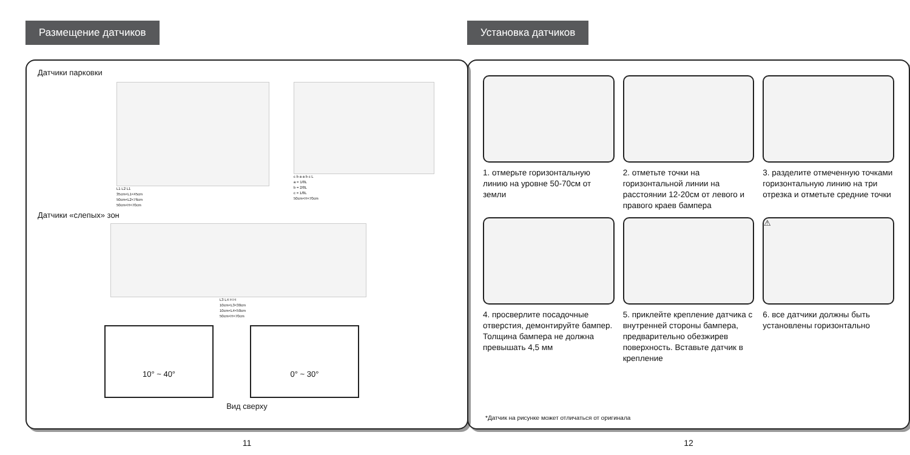Размещение датчиков
Датчики парковки
L1 L2 L1
35cm<L1<45cm
50cm<L2<76cm
50cm<H<70cm
c b a a b c L
a = 1/8L
b = 2/8L
c = 1/8L
50cm<H<70cm
Датчики «слепых» зон
L3 L4 H H
10cm<L3<30cm
10cm<L4<50cm
50cm<H<70cm
10° ~ 40° 0° ~ 30°
Вид сверху
11
Установка датчиков
1. отмерьте горизонтальную линию на уровне 50-70см от земли
2. отметьте точки на горизонтальной линии на расстоянии 12-20см от левого и правого краев бампера
3. разделите отмеченную точками горизонтальную линию на три отрезка и отметьте средние точки
4. просверлите посадочные отверстия, демонтируйте бампер. Толщина бампера не должна превышать 4,5 мм
5. приклейте крепление датчика с внутренней стороны бампера, предварительно обезжирев поверхность. Вставьте датчик в крепление
⚠
6. все датчики должны быть установлены горизонтально
*Датчик на рисунке может отличаться от оригинала
12